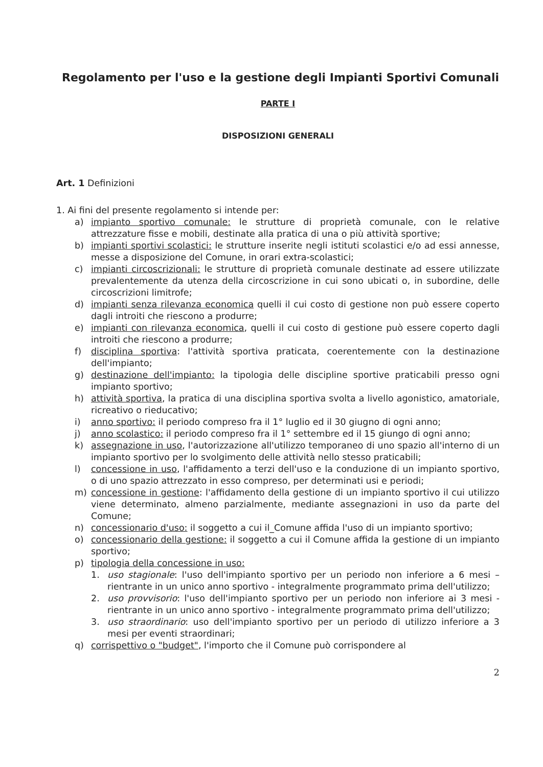Regolamento per l'uso e la gestione degli Impianti Sportivi Comunali
PARTE I
DISPOSIZIONI GENERALI
Art. 1 Definizioni
1. Ai fini del presente regolamento si intende per:
a) impianto sportivo comunale: le strutture di proprietà comunale, con le relative attrezzature fisse e mobili, destinate alla pratica di una o più attività sportive;
b) impianti sportivi scolastici: le strutture inserite negli istituti scolastici e/o ad essi annesse, messe a disposizione del Comune, in orari extra-scolastici;
c) impianti circoscrizionali: le strutture di proprietà comunale destinate ad essere utilizzate prevalentemente da utenza della circoscrizione in cui sono ubicati o, in subordine, delle circoscrizioni limitrofe;
d) impianti senza rilevanza economica quelli il cui costo di gestione non può essere coperto dagli introiti che riescono a produrre;
e) impianti con rilevanza economica, quelli il cui costo di gestione può essere coperto dagli introiti che riescono a produrre;
f) disciplina sportiva: l'attività sportiva praticata, coerentemente con la destinazione dell'impianto;
g) destinazione dell'impianto: la tipologia delle discipline sportive praticabili presso ogni impianto sportivo;
h) attività sportiva, la pratica di una disciplina sportiva svolta a livello agonistico, amatoriale, ricreativo o rieducativo;
i) anno sportivo: il periodo compreso fra il 1° luglio ed il 30 giugno di ogni anno;
j) anno scolastico: il periodo compreso fra il 1° settembre ed il 15 giungo di ogni anno;
k) assegnazione in uso, l'autorizzazione all'utilizzo temporaneo di uno spazio all'interno di un impianto sportivo per lo svolgimento delle attività nello stesso praticabili;
l) concessione in uso, l'affidamento a terzi dell'uso e la conduzione di un impianto sportivo, o di uno spazio attrezzato in esso compreso, per determinati usi e periodi;
m) concessione in gestione: l'affidamento della gestione di un impianto sportivo il cui utilizzo viene determinato, almeno parzialmente, mediante assegnazioni in uso da parte del Comune;
n) concessionario d'uso: il soggetto a cui il_Comune affida l'uso di un impianto sportivo;
o) concessionario della gestione: il soggetto a cui il Comune affida la gestione di un impianto sportivo;
p) tipologia della concessione in uso:
1. uso stagionale: l'uso dell'impianto sportivo per un periodo non inferiore a 6 mesi – rientrante in un unico anno sportivo - integralmente programmato prima dell'utilizzo;
2. uso provvisorio: l'uso dell'impianto sportivo per un periodo non inferiore ai 3 mesi - rientrante in un unico anno sportivo - integralmente programmato prima dell'utilizzo;
3. uso straordinario: uso dell'impianto sportivo per un periodo di utilizzo inferiore a 3 mesi per eventi straordinari;
q) corrispettivo o "budget", l'importo che il Comune può corrispondere al
2